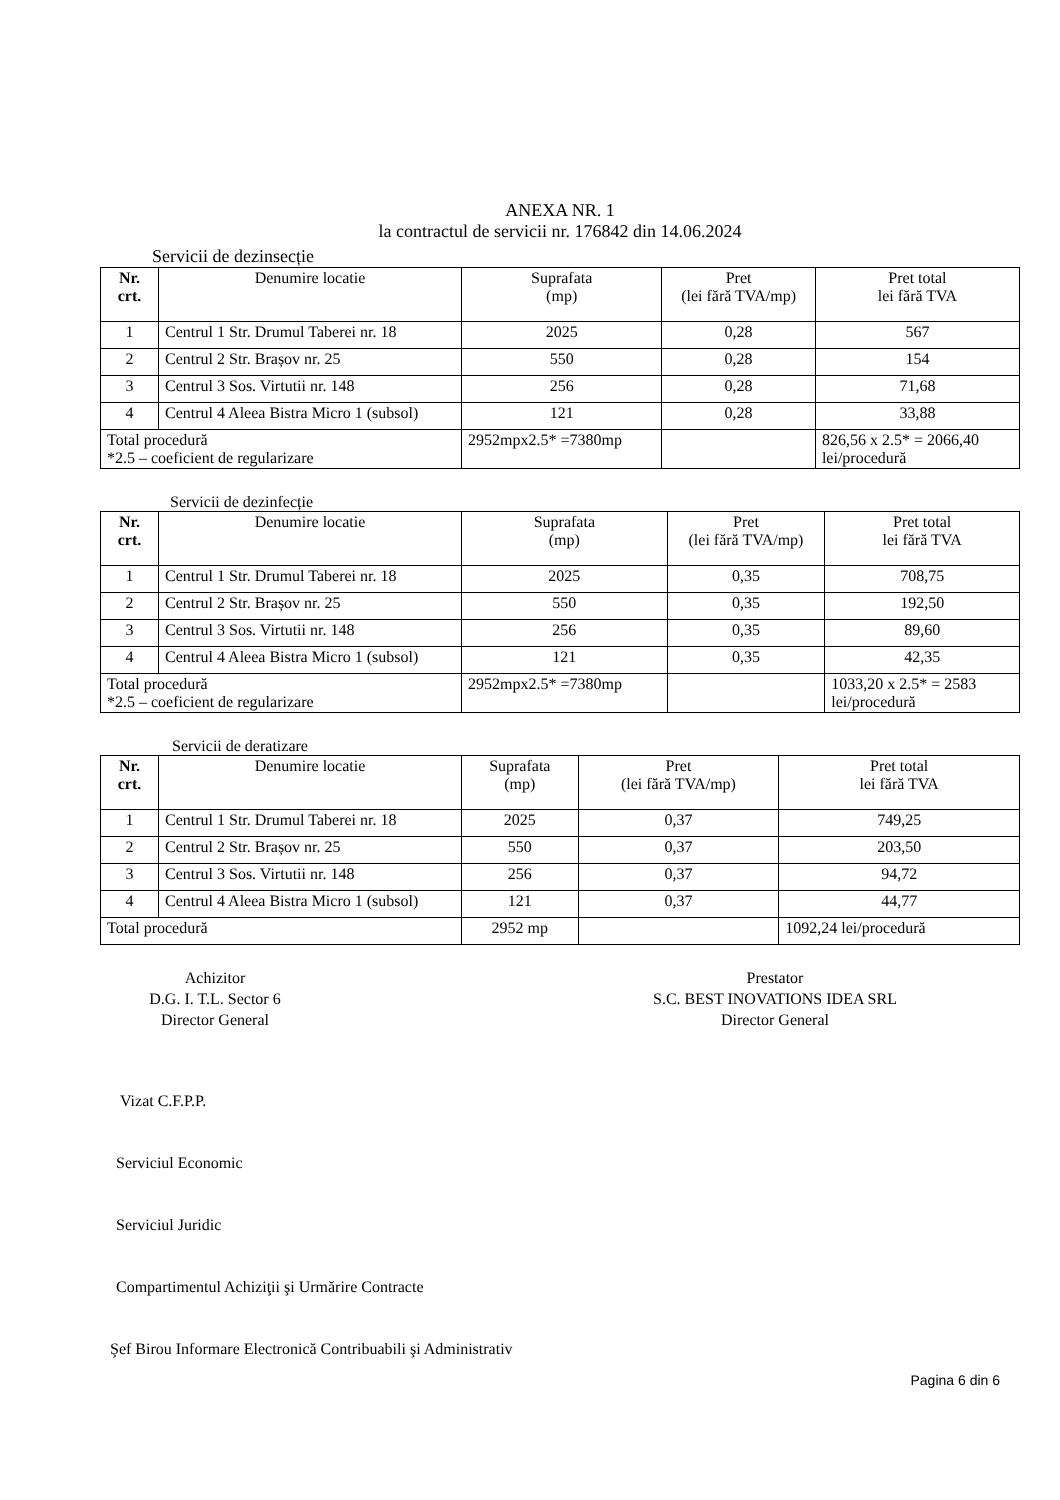ANEXA NR. 1
la contractul de servicii nr. 176842 din 14.06.2024
Servicii de dezinsecție
| Nr. crt. | Denumire locatie | Suprafata (mp) | Pret (lei fără TVA/mp) | Pret total lei fără TVA |
| --- | --- | --- | --- | --- |
| 1 | Centrul 1 Str. Drumul Taberei nr. 18 | 2025 | 0,28 | 567 |
| 2 | Centrul 2 Str. Brașov nr. 25 | 550 | 0,28 | 154 |
| 3 | Centrul 3 Sos. Virtutii nr. 148 | 256 | 0,28 | 71,68 |
| 4 | Centrul 4 Aleea Bistra Micro 1 (subsol) | 121 | 0,28 | 33,88 |
| Total procedură *2.5 – coeficient de regularizare | | 2952mpx2.5* =7380mp | | 826,56 x 2.5* = 2066,40 lei/procedură |
Servicii de dezinfecție
| Nr. crt. | Denumire locatie | Suprafata (mp) | Pret (lei fără TVA/mp) | Pret total lei fără TVA |
| --- | --- | --- | --- | --- |
| 1 | Centrul 1 Str. Drumul Taberei nr. 18 | 2025 | 0,35 | 708,75 |
| 2 | Centrul 2 Str. Brașov nr. 25 | 550 | 0,35 | 192,50 |
| 3 | Centrul 3 Sos. Virtutii nr. 148 | 256 | 0,35 | 89,60 |
| 4 | Centrul 4 Aleea Bistra Micro 1 (subsol) | 121 | 0,35 | 42,35 |
| Total procedură *2.5 – coeficient de regularizare | | 2952mpx2.5* =7380mp | | 1033,20 x 2.5* = 2583 lei/procedură |
Servicii de deratizare
| Nr. crt. | Denumire locatie | Suprafata (mp) | Pret (lei fără TVA/mp) | Pret total lei fără TVA |
| --- | --- | --- | --- | --- |
| 1 | Centrul 1 Str. Drumul Taberei nr. 18 | 2025 | 0,37 | 749,25 |
| 2 | Centrul 2 Str. Brașov nr. 25 | 550 | 0,37 | 203,50 |
| 3 | Centrul 3 Sos. Virtutii nr. 148 | 256 | 0,37 | 94,72 |
| 4 | Centrul 4 Aleea Bistra Micro 1 (subsol) | 121 | 0,37 | 44,77 |
| Total procedură | | 2952 mp | | 1092,24 lei/procedură |
Achizitor
D.G. I. T.L. Sector 6
Director General
Prestator
S.C. BEST INOVATIONS IDEA SRL
Director General
Vizat C.F.P.P.
Serviciul Economic
Serviciul Juridic
Compartimentul Achiziţii şi Urmărire Contracte
Şef Birou Informare Electronică Contribuabili şi Administrativ
Pagina 6 din 6